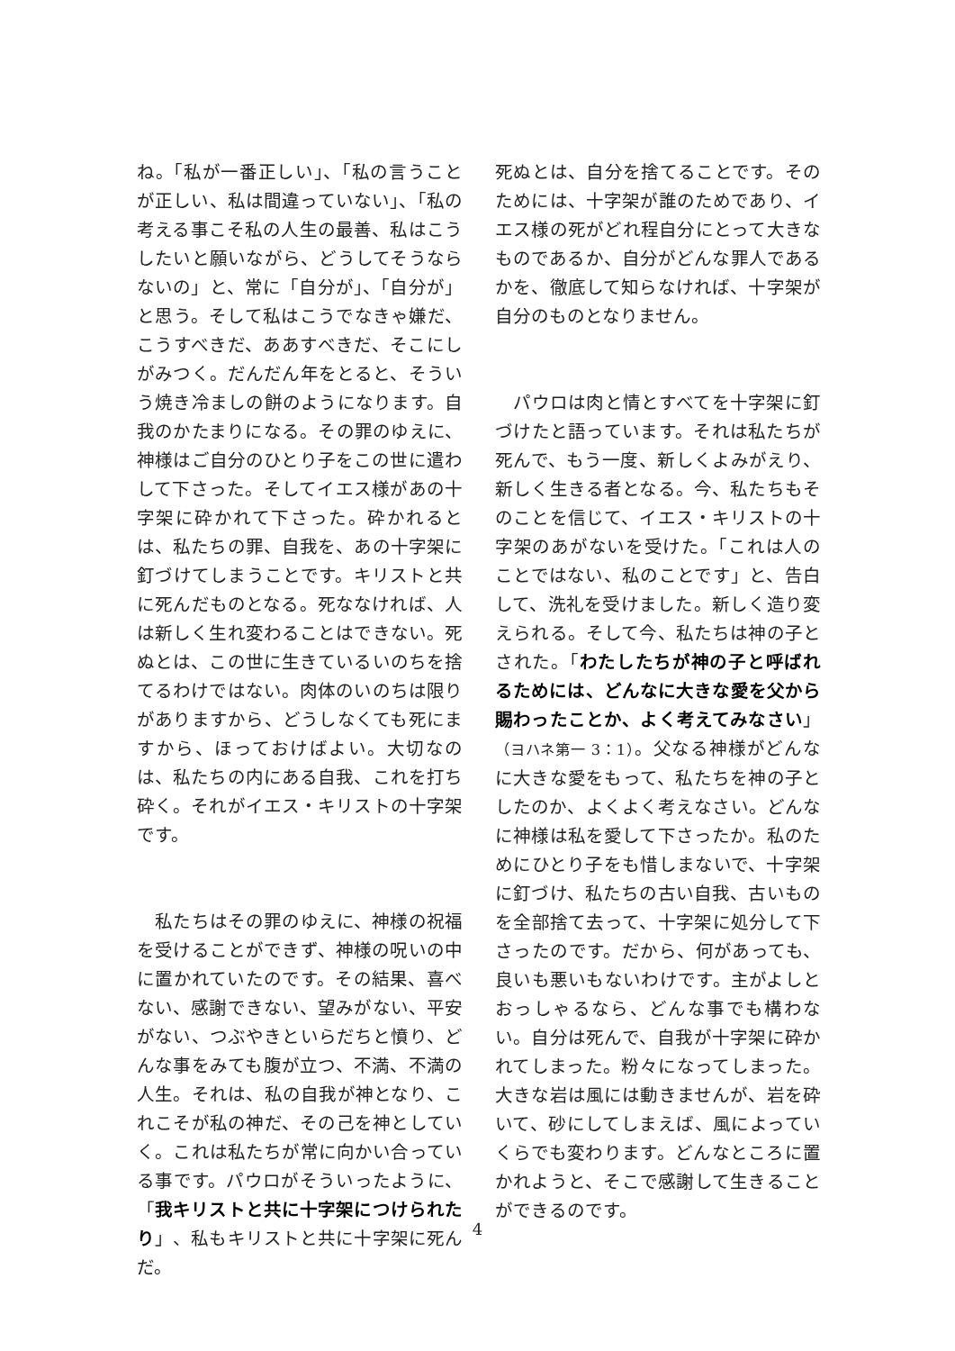ね。「私が一番正しい」、「私の言うことが正しい、私は間違っていない」、「私の考える事こそ私の人生の最善、私はこうしたいと願いながら、どうしてそうならないの」と、常に「自分が」、「自分が」と思う。そして私はこうでなきゃ嫌だ、こうすべきだ、ああすべきだ、そこにしがみつく。だんだん年をとると、そういう焼き冷ましの餅のようになります。自我のかたまりになる。その罪のゆえに、神様はご自分のひとり子をこの世に遣わして下さった。そしてイエス様があの十字架に砕かれて下さった。砕かれるとは、私たちの罪、自我を、あの十字架に釘づけてしまうことです。キリストと共に死んだものとなる。死ななければ、人は新しく生れ変わることはできない。死ぬとは、この世に生きているいのちを捨てるわけではない。肉体のいのちは限りがありますから、どうしなくても死にますから、ほっておけばよい。大切なのは、私たちの内にある自我、これを打ち砕く。それがイエス・キリストの十字架です。
　私たちはその罪のゆえに、神様の祝福を受けることができず、神様の呪いの中に置かれていたのです。その結果、喜べない、感謝できない、望みがない、平安がない、つぶやきといらだちと憤り、どんな事をみても腹が立つ、不満、不満の人生。それは、私の自我が神となり、これこそが私の神だ、その己を神としていく。これは私たちが常に向かい合っている事です。パウロがそういったように、「我キリストと共に十字架につけられたり」、私もキリストと共に十字架に死んだ。
死ぬとは、自分を捨てることです。そのためには、十字架が誰のためであり、イエス様の死がどれ程自分にとって大きなものであるか、自分がどんな罪人であるかを、徹底して知らなければ、十字架が自分のものとなりません。
　パウロは肉と情とすべてを十字架に釘づけたと語っています。それは私たちが死んで、もう一度、新しくよみがえり、新しく生きる者となる。今、私たちもそのことを信じて、イエス・キリストの十字架のあがないを受けた。「これは人のことではない、私のことです」と、告白して、洗礼を受けました。新しく造り変えられる。そして今、私たちは神の子とされた。「わたしたちが神の子と呼ばれるためには、どんなに大きな愛を父から賜わったことか、よく考えてみなさい」（ヨハネ第一 3：1）。父なる神様がどんなに大きな愛をもって、私たちを神の子としたのか、よくよく考えなさい。どんなに神様は私を愛して下さったか。私のためにひとり子をも惜しまないで、十字架に釘づけ、私たちの古い自我、古いものを全部捨て去って、十字架に処分して下さったのです。だから、何があっても、良いも悪いもないわけです。主がよしとおっしゃるなら、どんな事でも構わない。自分は死んで、自我が十字架に砕かれてしまった。粉々になってしまった。大きな岩は風には動きませんが、岩を砕いて、砂にしてしまえば、風によっていくらでも変わります。どんなところに置かれようと、そこで感謝して生きることができるのです。
4